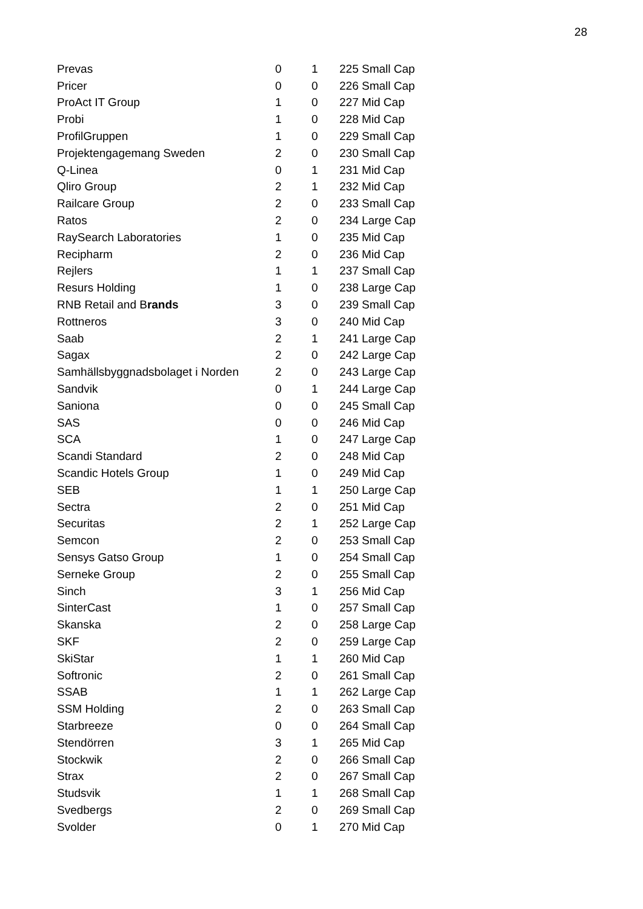28
| Prevas | 0 | 1 | 225 Small Cap |
| Pricer | 0 | 0 | 226 Small Cap |
| ProAct IT Group | 1 | 0 | 227 Mid Cap |
| Probi | 1 | 0 | 228 Mid Cap |
| ProfilGruppen | 1 | 0 | 229 Small Cap |
| Projektengagemang Sweden | 2 | 0 | 230 Small Cap |
| Q-Linea | 0 | 1 | 231 Mid Cap |
| Qliro Group | 2 | 1 | 232 Mid Cap |
| Railcare Group | 2 | 0 | 233 Small Cap |
| Ratos | 2 | 0 | 234 Large Cap |
| RaySearch Laboratories | 1 | 0 | 235 Mid Cap |
| Recipharm | 2 | 0 | 236 Mid Cap |
| Rejlers | 1 | 1 | 237 Small Cap |
| Resurs Holding | 1 | 0 | 238 Large Cap |
| RNB Retail and B rands | 3 | 0 | 239 Small Cap |
| Rottneros | 3 | 0 | 240 Mid Cap |
| Saab | 2 | 1 | 241 Large Cap |
| Sagax | 2 | 0 | 242 Large Cap |
| Samhällsbyggnadsbolaget i Norden | 2 | 0 | 243 Large Cap |
| Sandvik | 0 | 1 | 244 Large Cap |
| Saniona | 0 | 0 | 245 Small Cap |
| SAS | 0 | 0 | 246 Mid Cap |
| SCA | 1 | 0 | 247 Large Cap |
| Scandi Standard | 2 | 0 | 248 Mid Cap |
| Scandic Hotels Group | 1 | 0 | 249 Mid Cap |
| SEB | 1 | 1 | 250 Large Cap |
| Sectra | 2 | 0 | 251 Mid Cap |
| Securitas | 2 | 1 | 252 Large Cap |
| Semcon | 2 | 0 | 253 Small Cap |
| Sensys Gatso Group | 1 | 0 | 254 Small Cap |
| Serneke Group | 2 | 0 | 255 Small Cap |
| Sinch | 3 | 1 | 256 Mid Cap |
| SinterCast | 1 | 0 | 257 Small Cap |
| Skanska | 2 | 0 | 258 Large Cap |
| SKF | 2 | 0 | 259 Large Cap |
| SkiStar | 1 | 1 | 260 Mid Cap |
| Softronic | 2 | 0 | 261 Small Cap |
| SSAB | 1 | 1 | 262 Large Cap |
| SSM Holding | 2 | 0 | 263 Small Cap |
| Starbreeze | 0 | 0 | 264 Small Cap |
| Stendörren | 3 | 1 | 265 Mid Cap |
| Stockwik | 2 | 0 | 266 Small Cap |
| Strax | 2 | 0 | 267 Small Cap |
| Studsvik | 1 | 1 | 268 Small Cap |
| Svedbergs | 2 | 0 | 269 Small Cap |
| Svolder | 0 | 1 | 270 Mid Cap |